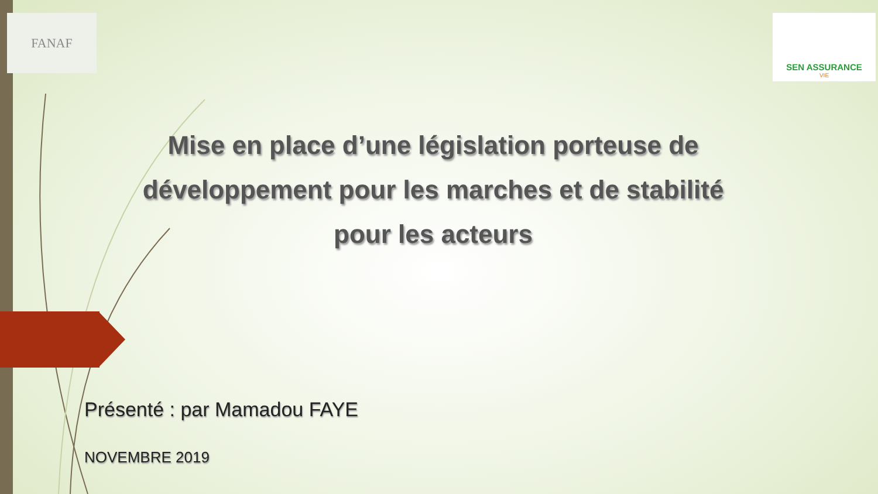FANAF
SEN ASSURANCE
VIE
Mise en place d’une législation porteuse de développement pour les marches et de stabilité
pour les acteurs
Présenté : par Mamadou FAYE
NOVEMBRE 2019